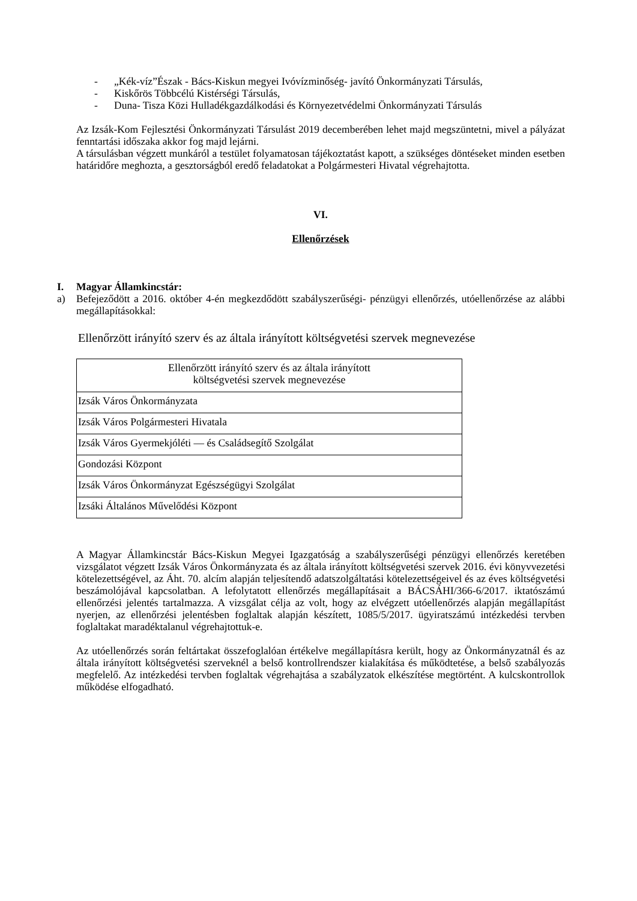- „Kék-víz”Észak - Bács-Kiskun megyei Ivóvízminőség- javító Önkormányzati Társulás,
- Kiskőrös Többcélú Kistérségi Társulás,
- Duna- Tisza Közi Hulladékgazdálkodási és Környezetvédelmi Önkormányzati Társulás
Az Izsák-Kom Fejlesztési Önkormányzati Társulást 2019 decemberében lehet majd megszüntetni, mivel a pályázat fenntartási időszaka akkor fog majd lejárni.
A társulásban végzett munkáról a testület folyamatosan tájékoztatást kapott, a szükséges döntéseket minden esetben határidőre meghozta, a gesztorságból eredő feladatokat a Polgármesteri Hivatal végrehajtotta.
VI.
Ellenőrzések
I. Magyar Államkincstár:
a) Befejeződött a 2016. október 4-én megkezdődött szabályszerűségi- pénzügyi ellenőrzés, utóellenőrzése az alábbi megállapításokkal:
Ellenőrzött irányító szerv és az általa irányított költségvetési szervek megnevezése
| Ellenőrzött irányító szerv és az általa irányított költségvetési szervek megnevezése |
| --- |
| Izsák Város Önkormányzata |
| Izsák Város Polgármesteri Hivatala |
| Izsák Város Gyermekjóléti — és Családsegítő Szolgálat |
| Gondozási Központ |
| Izsák Város Önkormányzat Egészségügyi Szolgálat |
| Izsáki Általános Művelődési Központ |
A Magyar Államkincstár Bács-Kiskun Megyei Igazgatóság a szabályszerűségi pénzügyi ellenőrzés keretében vizsgálatot végzett Izsák Város Önkormányzata és az általa irányított költségvetési szervek 2016. évi könyvvezetési kötelezettségével, az Áht. 70. alcím alapján teljesítendő adatszolgáltatási kötelezettségeivel és az éves költségvetési beszámolójával kapcsolatban. A lefolytatott ellenőrzés megállapításait a BÁCSÁHI/366-6/2017. iktatószámú ellenőrzési jelentés tartalmazza. A vizsgálat célja az volt, hogy az elvégzett utóellenőrzés alapján megállapítást nyerjen, az ellenőrzési jelentésben foglaltak alapján készített, 1085/5/2017. ügyiratszámú intézkedési tervben foglaltakat maradéktalanul végrehajtottuk-e.
Az utóellenőrzés során feltártakat összefoglalóan értékelve megállapításra került, hogy az Önkormányzatnál és az általa irányított költségvetési szerveknél a belső kontrollrendszer kialakítása és működtetése, a belső szabályozás megfelelő. Az intézkedési tervben foglaltak végrehajtása a szabályzatok elkészítése megtörtént. A kulcskontrollok működése elfogadható.